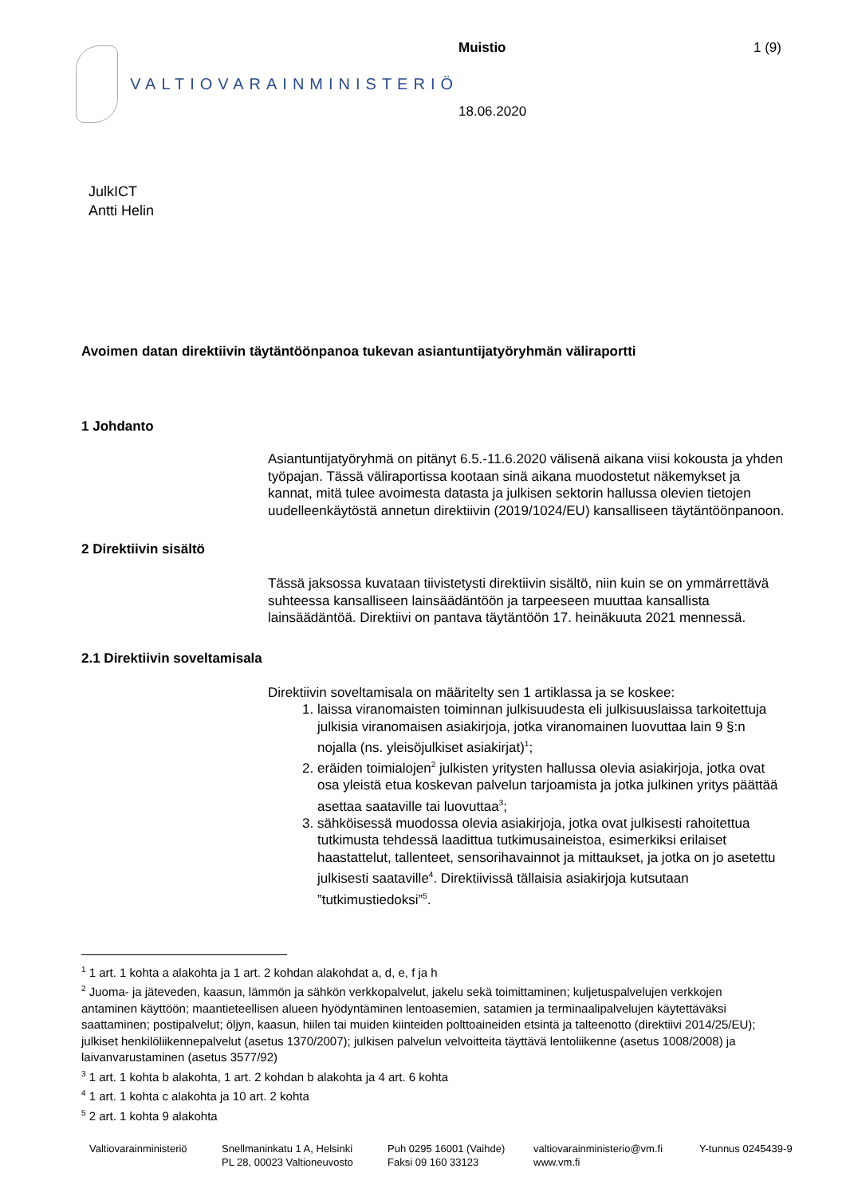VALTIOVARAINMINISTERIÖ
Muistio
18.06.2020
1 (9)
JulkICT
Antti Helin
Avoimen datan direktiivin täytäntöönpanoa tukevan asiantuntijatyöryhmän väliraportti
1 Johdanto
Asiantuntijatyöryhmä on pitänyt 6.5.-11.6.2020 välisenä aikana viisi kokousta ja yhden työpajan. Tässä väliraportissa kootaan sinä aikana muodostetut näkemykset ja kannat, mitä tulee avoimesta datasta ja julkisen sektorin hallussa olevien tietojen uudelleenkäytöstä annetun direktiivin (2019/1024/EU) kansalliseen täytäntöönpanoon.
2 Direktiivin sisältö
Tässä jaksossa kuvataan tiivistetysti direktiivin sisältö, niin kuin se on ymmärrettävä suhteessa kansalliseen lainsäädäntöön ja tarpeeseen muuttaa kansallista lainsäädäntöä. Direktiivi on pantava täytäntöön 17. heinäkuuta 2021 mennessä.
2.1 Direktiivin soveltamisala
Direktiivin soveltamisala on määritelty sen 1 artiklassa ja se koskee:
1. laissa viranomaisten toiminnan julkisuudesta eli julkisuuslaissa tarkoitettuja julkisia viranomaisen asiakirjoja, jotka viranomainen luovuttaa lain 9 §:n nojalla (ns. yleisöjulkiset asiakirjat)<sup>1</sup>;
2. eräiden toimialojen<sup>2</sup> julkisten yritysten hallussa olevia asiakirjoja, jotka ovat osa yleistä etua koskevan palvelun tarjoamista ja jotka julkinen yritys päättää asettaa saataville tai luovuttaa<sup>3</sup>;
3. sähköisessä muodossa olevia asiakirjoja, jotka ovat julkisesti rahoitettua tutkimusta tehdessä laadittua tutkimusaineistoa, esimerkiksi erilaiset haastattelut, tallenteet, sensorihavainnot ja mittaukset, ja jotka on jo asetettu julkisesti saataville<sup>4</sup>. Direktiivissä tällaisia asiakirjoja kutsutaan ”tutkimustiedoksi”<sup>5</sup>.
<sup>1</sup> 1 art. 1 kohta a alakohta ja 1 art. 2 kohdan alakohdat a, d, e, f ja h
<sup>2</sup> Juoma- ja jäteveden, kaasun, lämmön ja sähkön verkkopalvelut, jakelu sekä toimittaminen; kuljetuspalvelujen verkkojen antaminen käyttöön; maantieteellisen alueen hyödyntäminen lentoasemien, satamien ja terminaalipalvelujen käytettäväksi saattaminen; postipalvelut; öljyn, kaasun, hiilen tai muiden kiinteiden polttoaineiden etsintä ja talteenotto (direktiivi 2014/25/EU); julkiset henkilöliikennepalvelut (asetus 1370/2007); julkisen palvelun velvoitteita täyttävä lentoliikenne (asetus 1008/2008) ja laivanvarustaminen (asetus 3577/92)
<sup>3</sup> 1 art. 1 kohta b alakohta, 1 art. 2 kohdan b alakohta ja 4 art. 6 kohta
<sup>4</sup> 1 art. 1 kohta c alakohta ja 10 art. 2 kohta
<sup>5</sup> 2 art. 1 kohta 9 alakohta
Valtiovarainministeriö
Snellmaninkatu 1 A, Helsinki
PL 28, 00023 Valtioneuvosto
Puh 0295 16001 (Vaihde)
Faksi 09 160 33123
valtiovarainministerio@vm.fi
www.vm.fi
Y-tunnus 0245439-9